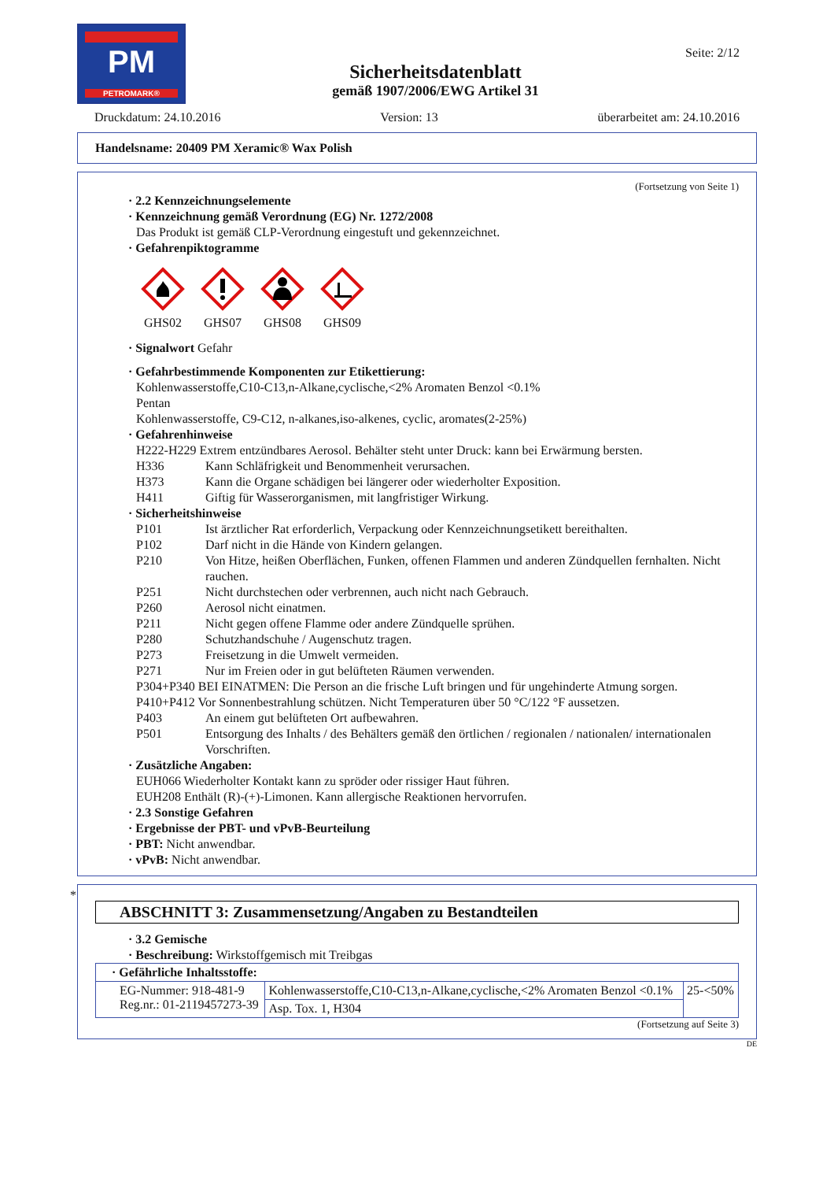PM
PETROMARK®
Sicherheitsdatenblatt
gemäß 1907/2006/EWG Artikel 31
Seite: 2/12
Druckdatum: 24.10.2016 Version: 13 überarbeitet am: 24.10.2016
Handelsname: 20409 PM Xeramic® Wax Polish
(Fortsetzung von Seite 1)
· 2.2 Kennzeichnungselemente
· Kennzeichnung gemäß Verordnung (EG) Nr. 1272/2008
Das Produkt ist gemäß CLP-Verordnung eingestuft und gekennzeichnet.
· Gefahrenpiktogramme
GHS02
GHS07
GHS08
GHS09
· Signalwort Gefahr
· Gefahrbestimmende Komponenten zur Etikettierung:
Kohlenwasserstoffe,C10-C13,n-Alkane,cyclische,<2% Aromaten Benzol <0.1%
Pentan
Kohlenwasserstoffe, C9-C12, n-alkanes,iso-alkenes, cyclic, aromates(2-25%)
· Gefahrenhinweise
H222-H229 Extrem entzündbares Aerosol. Behälter steht unter Druck: kann bei Erwärmung bersten.
H336 Kann Schläfrigkeit und Benommenheit verursachen.
H373 Kann die Organe schädigen bei längerer oder wiederholter Exposition.
H411 Giftig für Wasserorganismen, mit langfristiger Wirkung.
· Sicherheitshinweise
P101 Ist ärztlicher Rat erforderlich, Verpackung oder Kennzeichnungsetikett bereithalten.
P102 Darf nicht in die Hände von Kindern gelangen.
P210 Von Hitze, heißen Oberflächen, Funken, offenen Flammen und anderen Zündquellen fernhalten. Nicht rauchen.
P251 Nicht durchstechen oder verbrennen, auch nicht nach Gebrauch.
P260 Aerosol nicht einatmen.
P211 Nicht gegen offene Flamme oder andere Zündquelle sprühen.
P280 Schutzhandschuhe / Augenschutz tragen.
P273 Freisetzung in die Umwelt vermeiden.
P271 Nur im Freien oder in gut belüfteten Räumen verwenden.
P304+P340 BEI EINATMEN: Die Person an die frische Luft bringen und für ungehinderte Atmung sorgen.
P410+P412 Vor Sonnenbestrahlung schützen. Nicht Temperaturen über 50 °C/122 °F aussetzen.
P403 An einem gut belüfteten Ort aufbewahren.
P501 Entsorgung des Inhalts / des Behälters gemäß den örtlichen / regionalen / nationalen/ internationalen Vorschriften.
· Zusätzliche Angaben:
EUH066 Wiederholter Kontakt kann zu spröder oder rissiger Haut führen.
EUH208 Enthält (R)-(+)-Limonen. Kann allergische Reaktionen hervorrufen.
· 2.3 Sonstige Gefahren
· Ergebnisse der PBT- und vPvB-Beurteilung
· PBT: Nicht anwendbar.
· vPvB: Nicht anwendbar.
*
ABSCHNITT 3: Zusammensetzung/Angaben zu Bestandteilen
· 3.2 Gemische
· Beschreibung: Wirkstoffgemisch mit Treibgas
| · Gefährliche Inhaltsstoffe: | | |
| --- | --- | --- |
| EG-Nummer: 918-481-9 Reg.nr.: 01-2119457273-39 | Kohlenwasserstoffe,C10-C13,n-Alkane,cyclische,<2% Aromaten Benzol <0.1% | 25-<50% |
| | Asp. Tox. 1, H304 | |
(Fortsetzung auf Seite 3)
DE